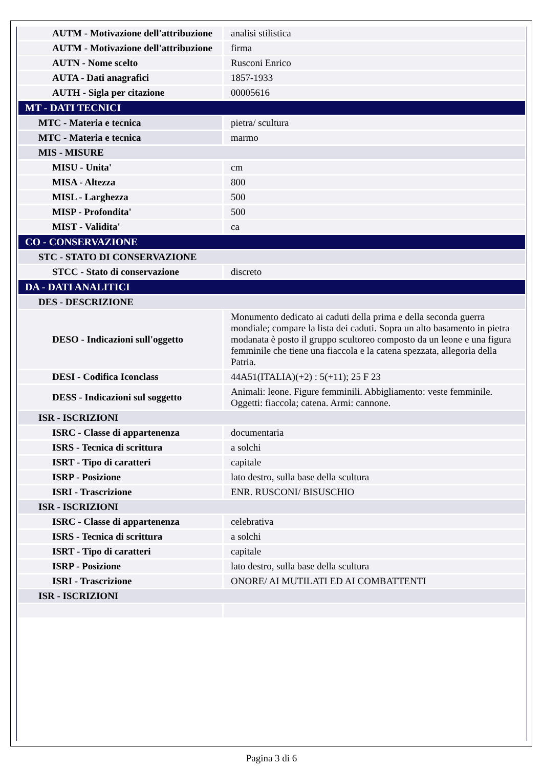| AUTM - Motivazione dell'attribuzione | analisi stilistica |
| AUTM - Motivazione dell'attribuzione | firma |
| AUTN - Nome scelto | Rusconi Enrico |
| AUTA - Dati anagrafici | 1857-1933 |
| AUTH - Sigla per citazione | 00005616 |
| MT - DATI TECNICI | |
| MTC - Materia e tecnica | pietra/ scultura |
| MTC - Materia e tecnica | marmo |
| MIS - MISURE | |
| MISU - Unita' | cm |
| MISA - Altezza | 800 |
| MISL - Larghezza | 500 |
| MISP - Profondita' | 500 |
| MIST - Validita' | ca |
| CO - CONSERVAZIONE | |
| STC - STATO DI CONSERVAZIONE | |
| STCC - Stato di conservazione | discreto |
| DA - DATI ANALITICI | |
| DES - DESCRIZIONE | |
| DESO - Indicazioni sull'oggetto | Monumento dedicato ai caduti della prima e della seconda guerra mondiale; compare la lista dei caduti. Sopra un alto basamento in pietra modanata è posto il gruppo scultoreo composto da un leone e una figura femminile che tiene una fiaccola e la catena spezzata, allegoria della Patria. |
| DESI - Codifica Iconclass | 44A51(ITALIA)(+2) : 5(+11); 25 F 23 |
| DESS - Indicazioni sul soggetto | Animali: leone. Figure femminili. Abbigliamento: veste femminile. Oggetti: fiaccola; catena. Armi: cannone. |
| ISR - ISCRIZIONI | |
| ISRC - Classe di appartenenza | documentaria |
| ISRS - Tecnica di scrittura | a solchi |
| ISRT - Tipo di caratteri | capitale |
| ISRP - Posizione | lato destro, sulla base della scultura |
| ISRI - Trascrizione | ENR. RUSCONI/ BISUSCHIO |
| ISR - ISCRIZIONI | |
| ISRC - Classe di appartenenza | celebrativa |
| ISRS - Tecnica di scrittura | a solchi |
| ISRT - Tipo di caratteri | capitale |
| ISRP - Posizione | lato destro, sulla base della scultura |
| ISRI - Trascrizione | ONORE/ AI MUTILATI ED AI COMBATTENTI |
| ISR - ISCRIZIONI | |
Pagina 3 di 6